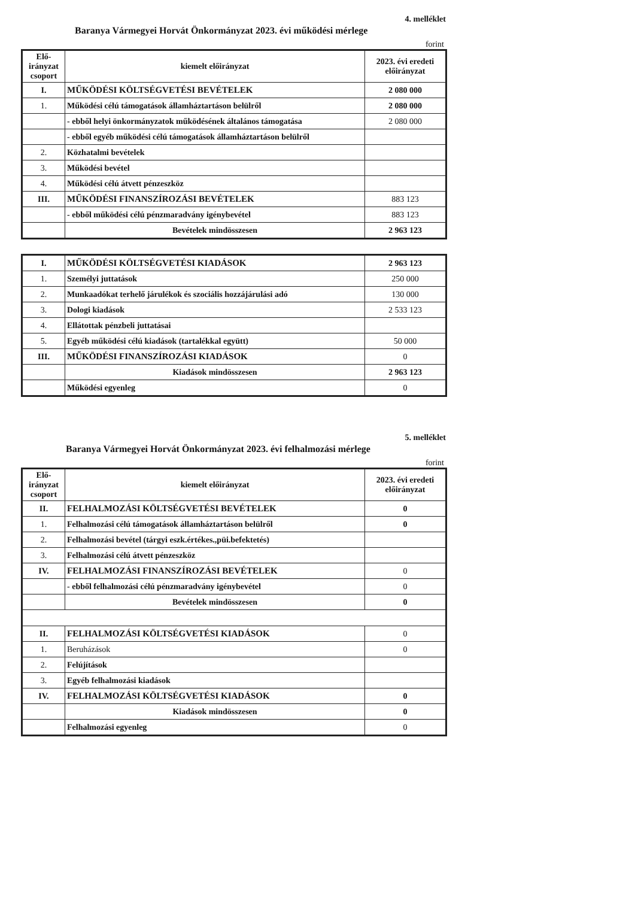4. melléklet
Baranya Vármegyei Horvát Önkormányzat 2023. évi működési mérlege
forint
| Elő-irányzat csoport | kiemelt előirányzat | 2023. évi eredeti előirányzat |
| --- | --- | --- |
| I. | MŰKÖDÉSI KÖLTSÉGVETÉSI BEVÉTELEK | 2 080 000 |
| 1. | Működési célú támogatások államháztartáson belülről | 2 080 000 |
| | - ebből helyi önkormányzatok működésének általános támogatása | 2 080 000 |
| | - ebből egyéb működési célú támogatások államháztartáson belülről | |
| 2. | Közhatalmi bevételek | |
| 3. | Működési bevétel | |
| 4. | Működési célú átvett pénzeszköz | |
| III. | MŰKÖDÉSI FINANSZÍROZÁSI BEVÉTELEK | 883 123 |
| | - ebből működési célú pénzmaradvány igénybevétel | 883 123 |
| | Bevételek mindösszesen | 2 963 123 |
| I. | MŰKÖDÉSI KÖLTSÉGVETÉSI KIADÁSOK | 2 963 123 |
| 1. | Személyi juttatások | 250 000 |
| 2. | Munkaadókat terhelő járulékok és szociális hozzájárulási adó | 130 000 |
| 3. | Dologi kiadások | 2 533 123 |
| 4. | Ellátottak pénzbeli juttatásai | |
| 5. | Egyéb működési célú kiadások (tartalékkal együtt) | 50 000 |
| III. | MŰKÖDÉSI FINANSZÍROZÁSI KIADÁSOK | 0 |
| | Kiadások mindösszesen | 2 963 123 |
| | Működési egyenleg | 0 |
5. melléklet
Baranya Vármegyei Horvát Önkormányzat 2023. évi felhalmozási mérlege
forint
| Elő-irányzat csoport | kiemelt előirányzat | 2023. évi eredeti előirányzat |
| --- | --- | --- |
| II. | FELHALMOZÁSI KÖLTSÉGVETÉSI BEVÉTELEK | 0 |
| 1. | Felhalmozási célú támogatások államháztartáson belülről | 0 |
| 2. | Felhalmozási bevétel (tárgyi eszk.értékes.,püi.befektetés) | |
| 3. | Felhalmozási célú átvett pénzeszköz | |
| IV. | FELHALMOZÁSI FINANSZÍROZÁSI BEVÉTELEK | 0 |
| | - ebből felhalmozási célú pénzmaradvány igénybevétel | 0 |
| | Bevételek mindösszesen | 0 |
| II. | FELHALMOZÁSI KÖLTSÉGVETÉSI KIADÁSOK | 0 |
| 1. | Beruházások | 0 |
| 2. | Felújítások | |
| 3. | Egyéb felhalmozási kiadások | |
| IV. | FELHALMOZÁSI KÖLTSÉGVETÉSI KIADÁSOK | 0 |
| | Kiadások mindösszesen | 0 |
| | Felhalmozási egyenleg | 0 |